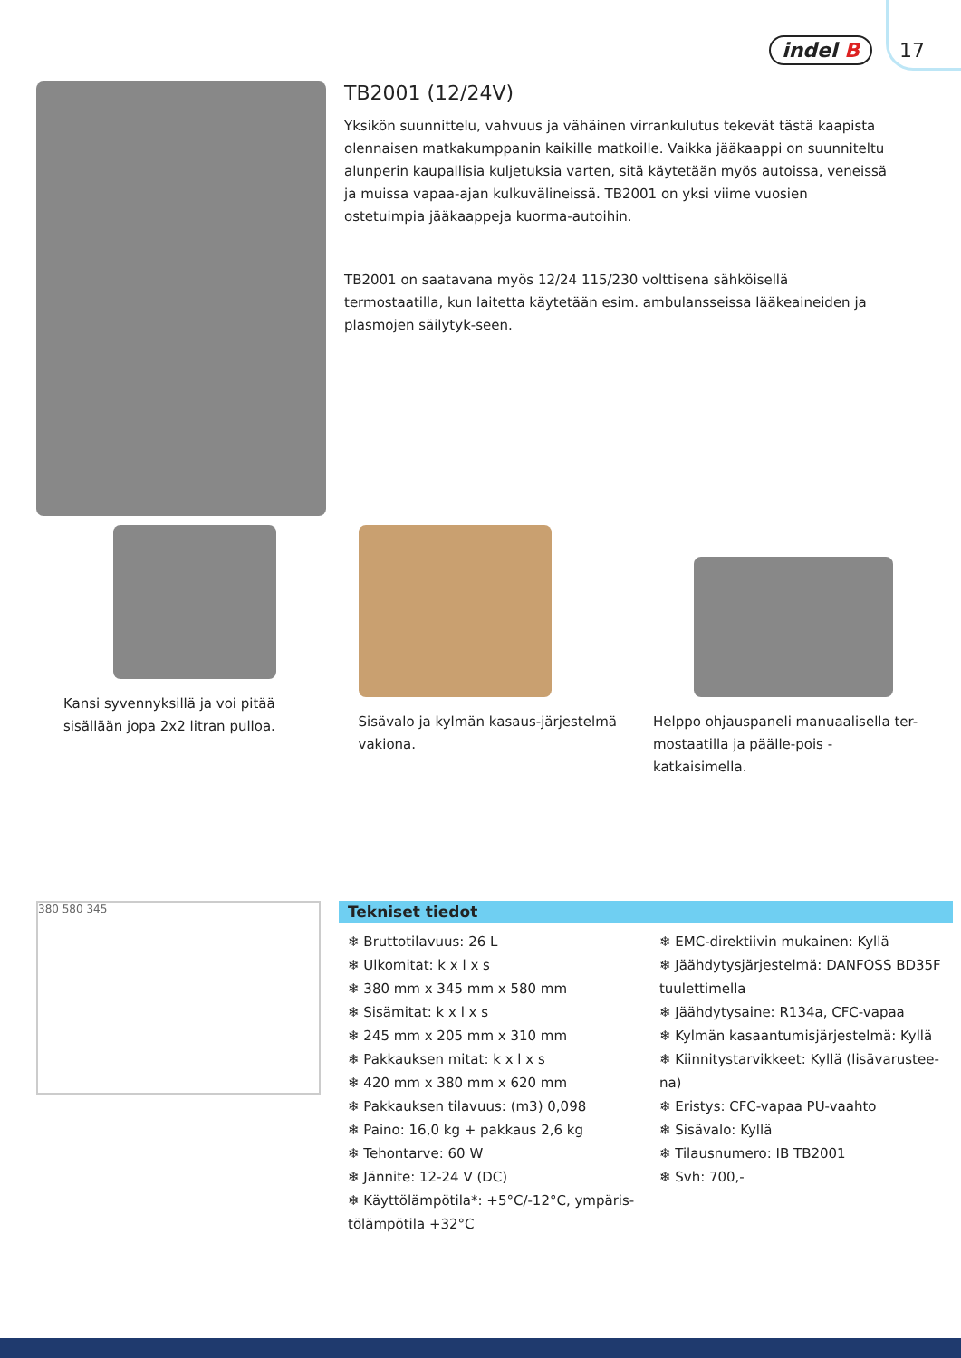indel B 17
TB2001 (12/24V)
Yksikön suunnittelu, vahvuus ja vähäinen virrankulutus tekevät tästä kaapista olennaisen matkakumppanin kaikille matkoille. Vaikka jääkaappi on suunniteltu alunperin kaupallisia kuljetuksia varten, sitä käytetään myös autoissa, veneissä ja muissa vapaa-ajan kulkuvälineissä. TB2001 on yksi viime vuosien ostetuimpia jääkaappeja kuorma-autoihin.
TB2001 on saatavana myös 12/24 115/230 volttisena sähköisellä termostaatilla, kun laitetta käytetään esim. ambulansseissa lääkeaineiden ja plasmojen säilytyk-seen.
Kansi syvennyksillä ja voi pitää sisällään jopa 2x2 litran pulloa.
Sisävalo ja kylmän kasaus-järjestelmä vakiona.
Helppo ohjauspaneli manuaalisella ter-mostaatilla ja päälle-pois -katkaisimella.
380 580 345
Tekniset tiedot
❄ Bruttotilavuus: 26 L
❄ Ulkomitat: k x l x s
❄ 380 mm x 345 mm x 580 mm
❄ Sisämitat: k x l x s
❄ 245 mm x 205 mm x 310 mm
❄ Pakkauksen mitat: k x l x s
❄ 420 mm x 380 mm x 620 mm
❄ Pakkauksen tilavuus: (m3) 0,098
❄ Paino: 16,0 kg + pakkaus 2,6 kg
❄ Tehontarve: 60 W
❄ Jännite: 12-24 V (DC)
❄ Käyttölämpötila*: +5°C/-12°C, ympäris-tölämpötila +32°C
❄ EMC-direktiivin mukainen: Kyllä
❄ Jäähdytysjärjestelmä: DANFOSS BD35F tuulettimella
❄ Jäähdytysaine: R134a, CFC-vapaa
❄ Kylmän kasaantumisjärjestelmä: Kyllä
❄ Kiinnitystarvikkeet: Kyllä (lisävarustee-na)
❄ Eristys: CFC-vapaa PU-vaahto
❄ Sisävalo: Kyllä
❄ Tilausnumero: IB TB2001
❄ Svh: 700,-